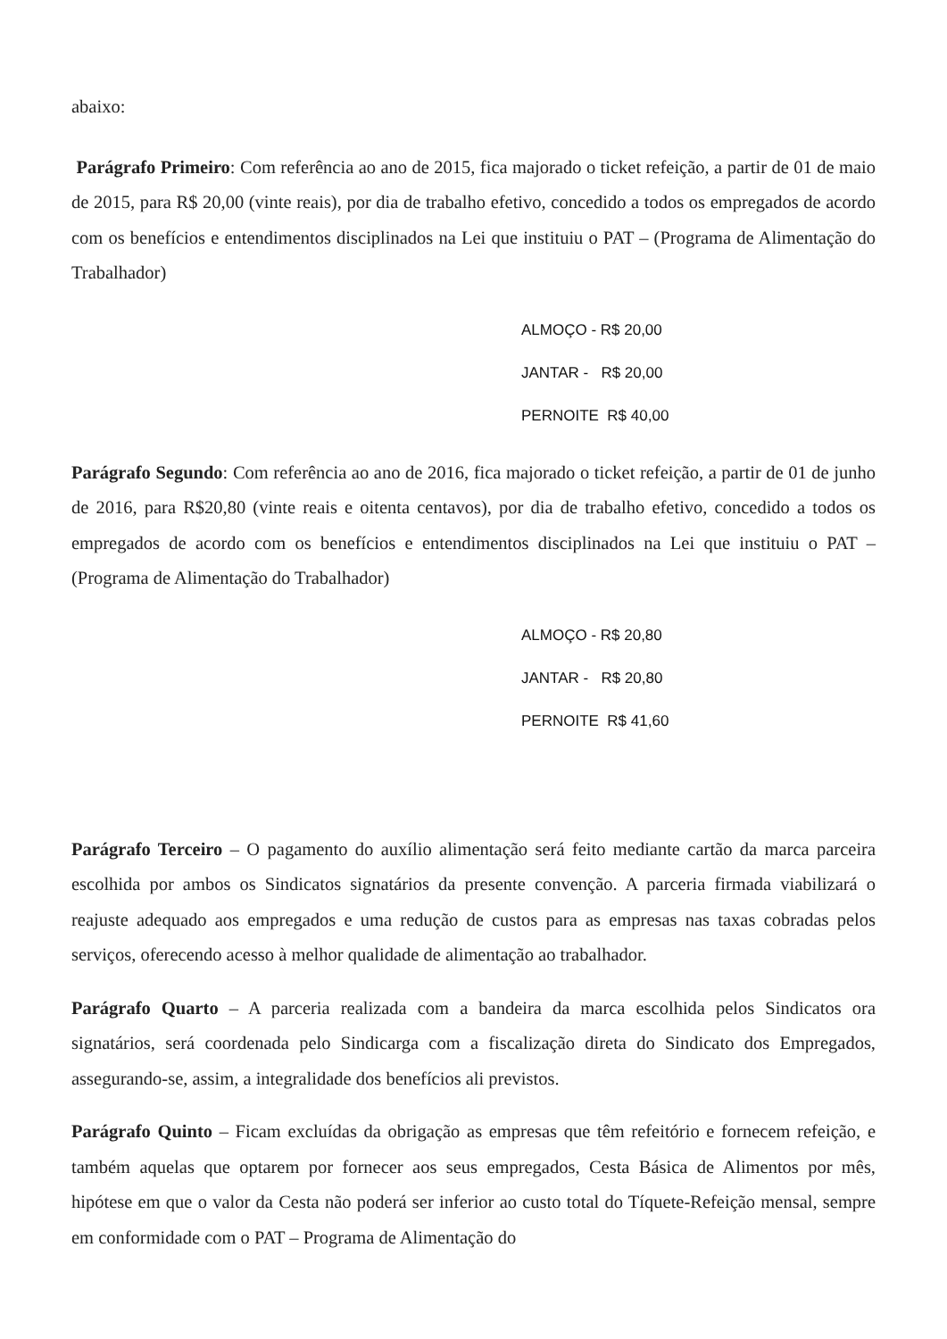abaixo:
Parágrafo Primeiro: Com referência ao ano de 2015, fica majorado o ticket refeição, a partir de 01 de maio de 2015, para R$ 20,00 (vinte reais), por dia de trabalho efetivo, concedido a todos os empregados de acordo com os benefícios e entendimentos disciplinados na Lei que instituiu o PAT – (Programa de Alimentação do Trabalhador)
ALMOÇO - R$ 20,00
JANTAR - R$ 20,00
PERNOITE R$ 40,00
Parágrafo Segundo: Com referência ao ano de 2016, fica majorado o ticket refeição, a partir de 01 de junho de 2016, para R$20,80 (vinte reais e oitenta centavos), por dia de trabalho efetivo, concedido a todos os empregados de acordo com os benefícios e entendimentos disciplinados na Lei que instituiu o PAT – (Programa de Alimentação do Trabalhador)
ALMOÇO - R$ 20,80
JANTAR - R$ 20,80
PERNOITE R$ 41,60
Parágrafo Terceiro – O pagamento do auxílio alimentação será feito mediante cartão da marca parceira escolhida por ambos os Sindicatos signatários da presente convenção. A parceria firmada viabilizará o reajuste adequado aos empregados e uma redução de custos para as empresas nas taxas cobradas pelos serviços, oferecendo acesso à melhor qualidade de alimentação ao trabalhador.
Parágrafo Quarto – A parceria realizada com a bandeira da marca escolhida pelos Sindicatos ora signatários, será coordenada pelo Sindicarga com a fiscalização direta do Sindicato dos Empregados, assegurando-se, assim, a integralidade dos benefícios ali previstos.
Parágrafo Quinto – Ficam excluídas da obrigação as empresas que têm refeitório e fornecem refeição, e também aquelas que optarem por fornecer aos seus empregados, Cesta Básica de Alimentos por mês, hipótese em que o valor da Cesta não poderá ser inferior ao custo total do Tíquete-Refeição mensal, sempre em conformidade com o PAT – Programa de Alimentação do